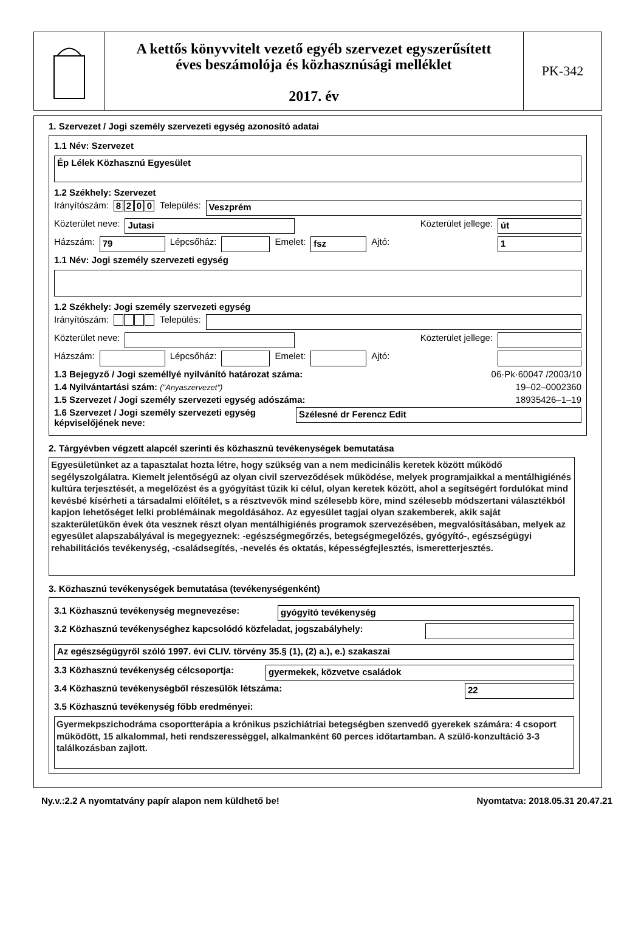A kettős könyvvitelt vezető egyéb szervezet egyszerűsített
éves beszámolója és közhasznúsági melléklet
2017. év
PK-342
1. Szervezet / Jogi személy szervezeti egység azonosító adatai
1.1 Név: Szervezet
Ép Lélek Közhasznú Egyesület
1.2 Székhely: Szervezet
Irányítószám: 8200 Település:
Veszprém
Közterület neve:
Jutasi Közterület jellege: út
Házszám:
79
Lépcsőház:
Emelet:
fsz
Ajtó:
1
1.1 Név: Jogi személy szervezeti egység
1.2 Székhely: Jogi személy szervezeti egység
Irányítószám: Település:
Közterület neve:
Közterület jellege:
Házszám:
Lépcsőház:
Emelet:
Ajtó:
1.3 Bejegyző / Jogi személlyé nyilvánító határozat száma: 06·Pk·60047 /2003/10
1.4 Nyilvántartási szám: ("Anyaszervezet") 19–02–0002360
1.5 Szervezet / Jogi személy szervezeti egység adószáma: 18935426–1–19
1.6 Szervezet / Jogi személy szervezeti egység képviselőjének neve:
Szélesné dr Ferencz Edit
2. Tárgyévben végzett alapcél szerinti és közhasznú tevékenységek bemutatása
Egyesületünket az a tapasztalat hozta létre, hogy szükség van a nem medicinális keretek között működő segélyszolgálatra. Kiemelt jelentőségű az olyan civil szerveződések működése, melyek programjaikkal a mentálhigiénés kultúra terjesztését, a megelőzést és a gyógyítást tűzik ki célul, olyan keretek között, ahol a segítségért fordulókat mind kevésbé kísérheti a társadalmi előítélet, s a résztvevők mind szélesebb köre, mind szélesebb módszertani választékból kapjon lehetőséget lelki problémáinak megoldásához. Az egyesület tagjai olyan szakemberek, akik saját szakterületükön évek óta vesznek részt olyan mentálhigiénés programok szervezésében, megvalósításában, melyek az egyesület alapszabályával is megegyeznek: -egészségmegőrzés, betegségmegelőzés, gyógyító-, egészségügyi rehabilitációs tevékenység, -családsegítés, -nevelés és oktatás, képességfejlesztés, ismeretterjesztés.
3. Közhasznú tevékenységek bemutatása (tevékenységenként)
3.1 Közhasznú tevékenység megnevezése: gyógyító tevékenység
3.2 Közhasznú tevékenységhez kapcsolódó közfeladat, jogszabályhely:
Az egészségügyről szóló 1997. évi CLIV. törvény 35.§ (1), (2) a.), e.) szakaszai
3.3 Közhasznú tevékenység célcsoportja:
gyermekek, közvetve családok
3.4 Közhasznú tevékenységből részesülők létszáma:
22
3.5 Közhasznú tevékenység főbb eredményei:
Gyermekpszichodráma csoportterápia a krónikus pszichiátriai betegségben szenvedő gyerekek számára: 4 csoport működött, 15 alkalommal, heti rendszerességgel, alkalmanként 60 perces időtartamban. A szülő-konzultáció 3-3 találkozásban zajlott.
Ny.v.:2.2 A nyomtatvány papír alapon nem küldhető be! Nyomtatva: 2018.05.31 20.47.21